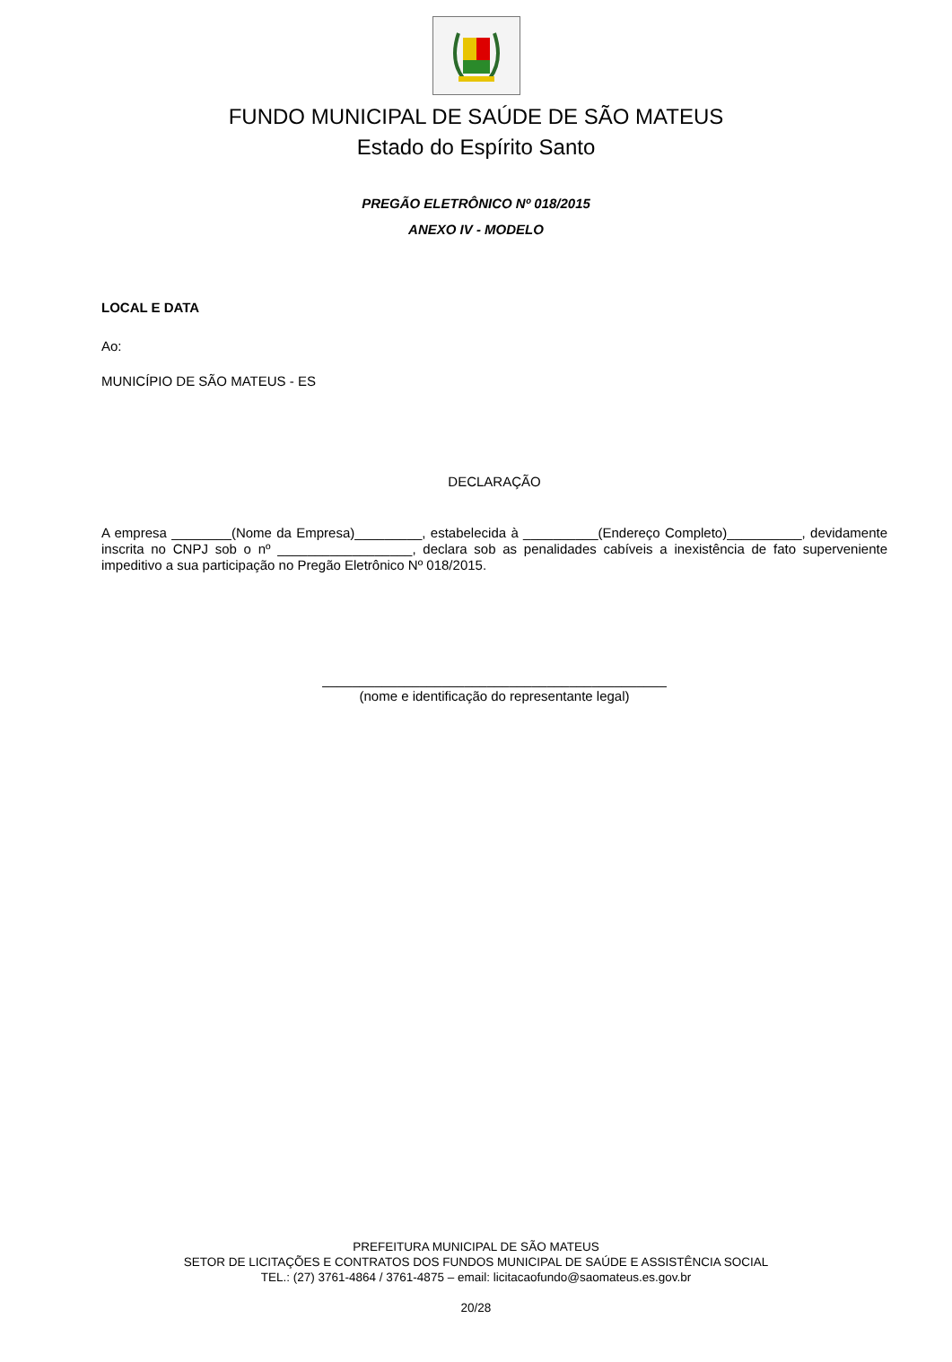FUNDO MUNICIPAL DE SAÚDE DE SÃO MATEUS
Estado do Espírito Santo
PREGÃO ELETRÔNICO Nº 018/2015
ANEXO IV - MODELO
LOCAL E DATA
Ao:
MUNICÍPIO DE SÃO MATEUS - ES
DECLARAÇÃO
A empresa ________(Nome da Empresa)_________, estabelecida à __________(Endereço Completo)__________, devidamente inscrita no CNPJ sob o nº __________________, declara sob as penalidades cabíveis a inexistência de fato superveniente impeditivo a sua participação no Pregão Eletrônico Nº 018/2015.
______________________________________________
(nome e identificação do representante legal)
PREFEITURA MUNICIPAL DE SÃO MATEUS
SETOR DE LICITAÇÕES E CONTRATOS DOS FUNDOS MUNICIPAL DE SAÚDE E ASSISTÊNCIA SOCIAL
TEL.: (27) 3761-4864 / 3761-4875 – email: licitacaofundo@saomateus.es.gov.br
20/28